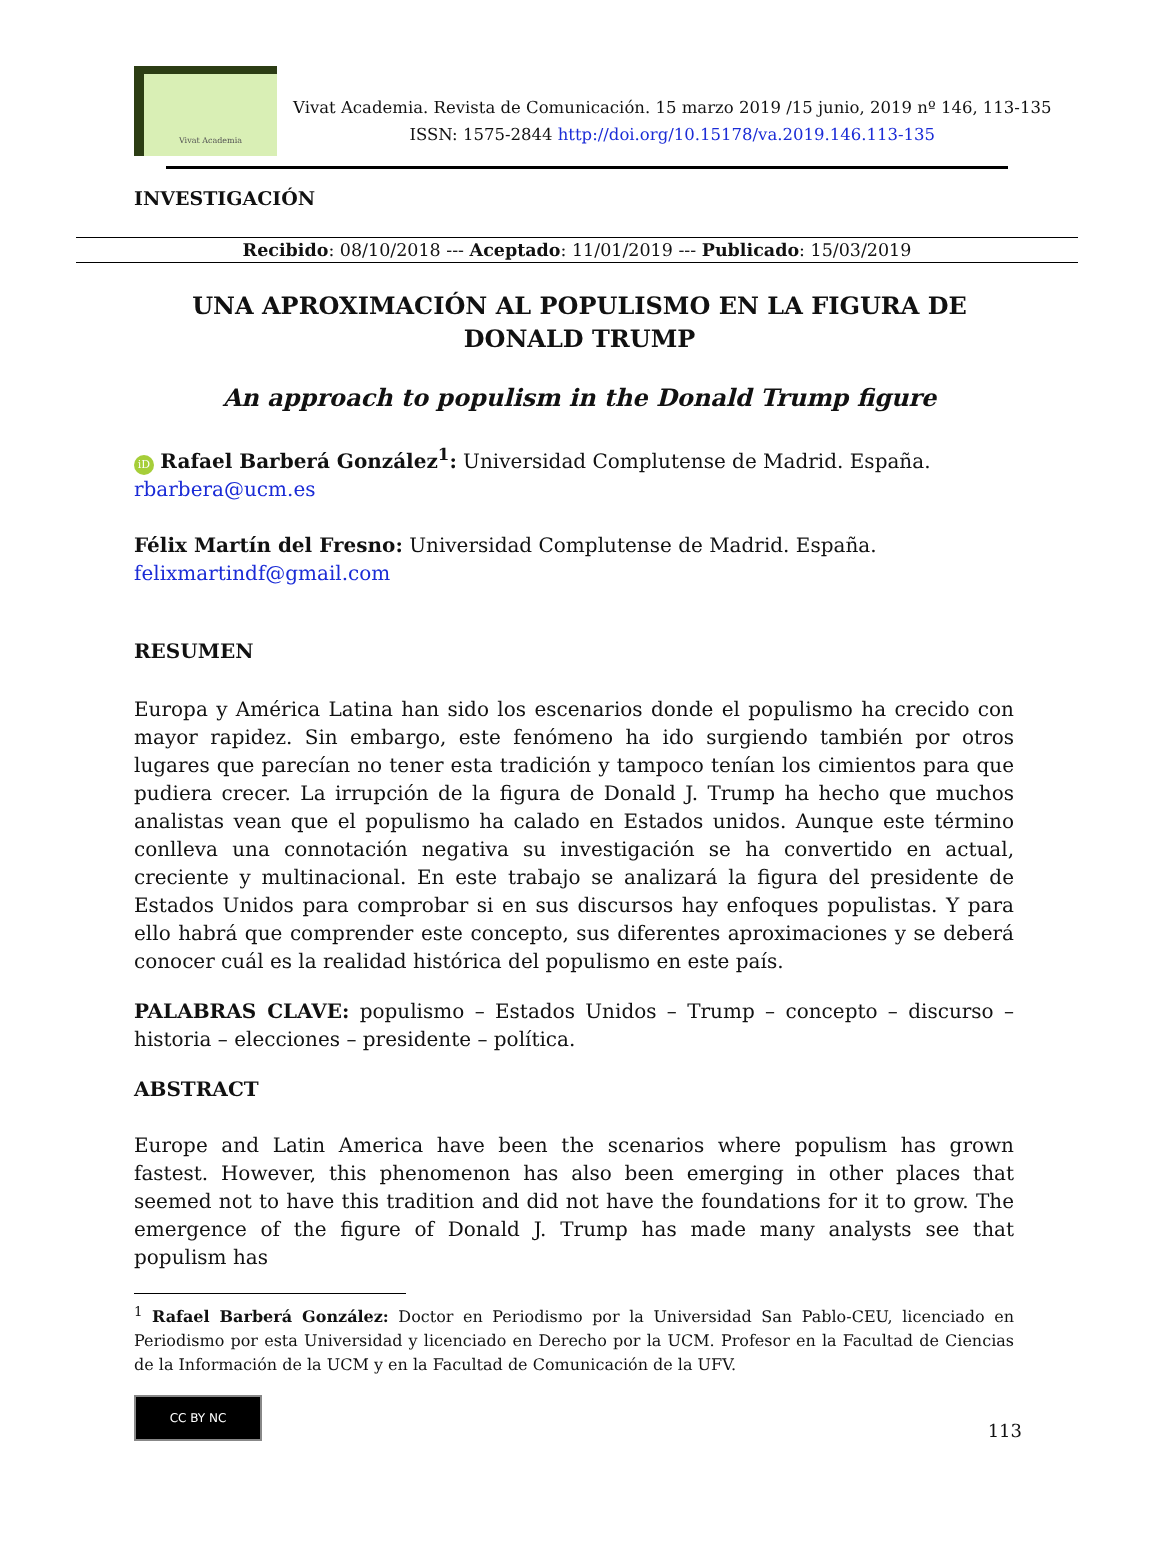Vivat Academia
Vivat Academia. Revista de Comunicación. 15 marzo 2019 /15 junio, 2019 nº 146, 113-135
ISSN: 1575-2844 http://doi.org/10.15178/va.2019.146.113-135
INVESTIGACIÓN
Recibido: 08/10/2018 --- Aceptado: 11/01/2019 --- Publicado: 15/03/2019
UNA APROXIMACIÓN AL POPULISMO EN LA FIGURA DE DONALD TRUMP
An approach to populism in the Donald Trump figure
iD Rafael Barberá González<sup>1</sup>: Universidad Complutense de Madrid. España.
rbarbera@ucm.es
Félix Martín del Fresno: Universidad Complutense de Madrid. España.
felixmartindf@gmail.com
RESUMEN
Europa y América Latina han sido los escenarios donde el populismo ha crecido con mayor rapidez. Sin embargo, este fenómeno ha ido surgiendo también por otros lugares que parecían no tener esta tradición y tampoco tenían los cimientos para que pudiera crecer. La irrupción de la figura de Donald J. Trump ha hecho que muchos analistas vean que el populismo ha calado en Estados unidos. Aunque este término conlleva una connotación negativa su investigación se ha convertido en actual, creciente y multinacional. En este trabajo se analizará la figura del presidente de Estados Unidos para comprobar si en sus discursos hay enfoques populistas. Y para ello habrá que comprender este concepto, sus diferentes aproximaciones y se deberá conocer cuál es la realidad histórica del populismo en este país.
PALABRAS CLAVE: populismo – Estados Unidos – Trump – concepto – discurso – historia – elecciones – presidente – política.
ABSTRACT
Europe and Latin America have been the scenarios where populism has grown fastest. However, this phenomenon has also been emerging in other places that seemed not to have this tradition and did not have the foundations for it to grow. The emergence of the figure of Donald J. Trump has made many analysts see that populism has
<sup>1</sup> Rafael Barberá González: Doctor en Periodismo por la Universidad San Pablo-CEU, licenciado en Periodismo por esta Universidad y licenciado en Derecho por la UCM. Profesor en la Facultad de Ciencias de la Información de la UCM y en la Facultad de Comunicación de la UFV.
CC BY NC
113